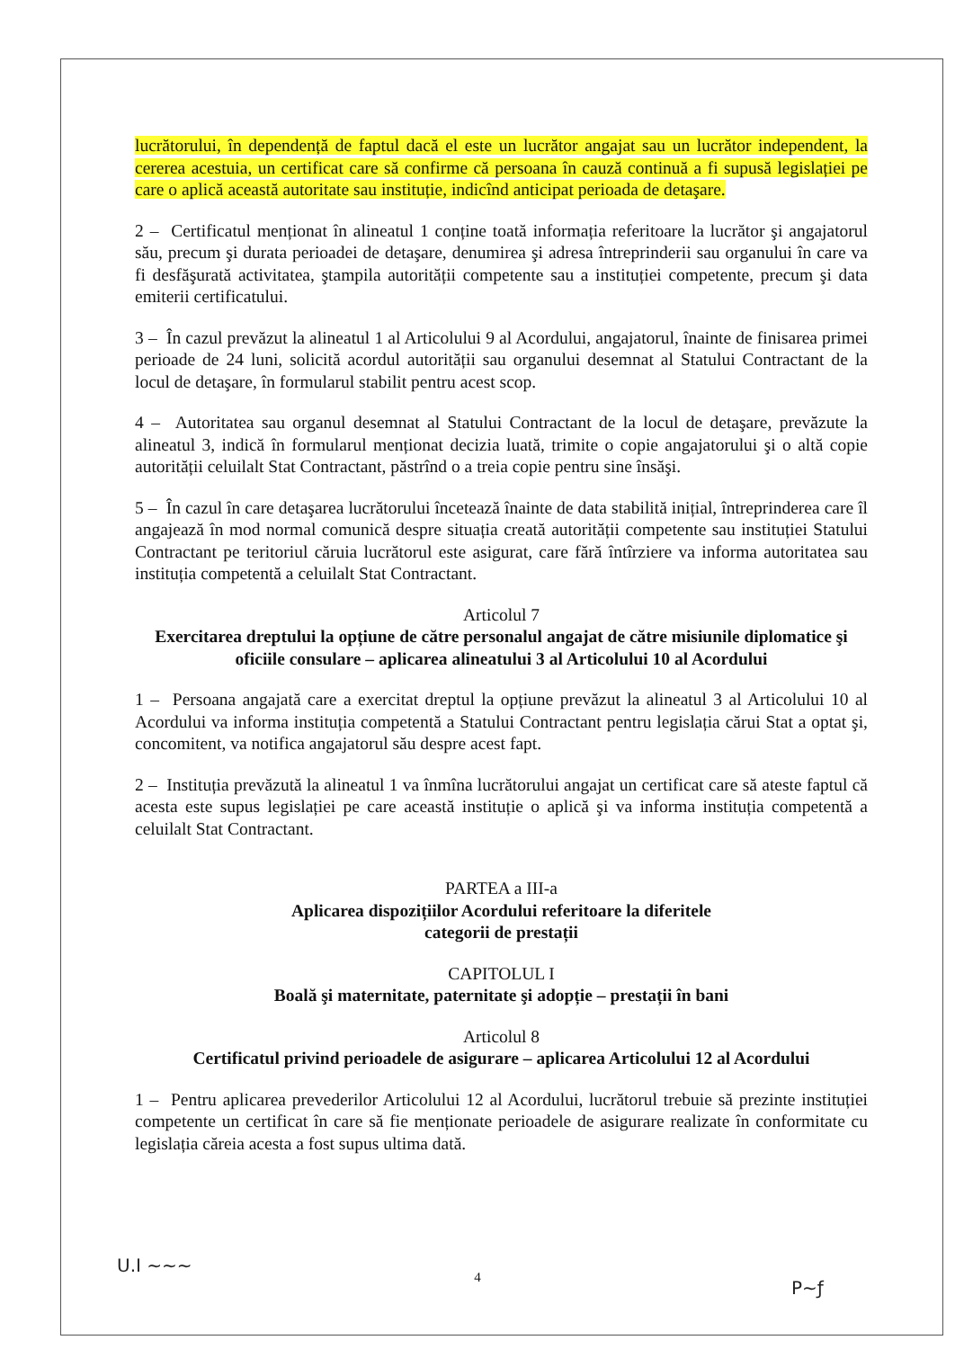lucrătorului, în dependență de faptul dacă el este un lucrător angajat sau un lucrător independent, la cererea acestuia, un certificat care să confirme că persoana în cauză continuă a fi supusă legislației pe care o aplică această autoritate sau instituție, indicînd anticipat perioada de detaşare.
2 – Certificatul menționat în alineatul 1 conține toată informația referitoare la lucrător şi angajatorul său, precum şi durata perioadei de detaşare, denumirea şi adresa întreprinderii sau organului în care va fi desfăşurată activitatea, ştampila autorității competente sau a instituției competente, precum şi data emiterii certificatului.
3 – În cazul prevăzut la alineatul 1 al Articolului 9 al Acordului, angajatorul, înainte de finisarea primei perioade de 24 luni, solicită acordul autorității sau organului desemnat al Statului Contractant de la locul de detaşare, în formularul stabilit pentru acest scop.
4 – Autoritatea sau organul desemnat al Statului Contractant de la locul de detaşare, prevăzute la alineatul 3, indică în formularul menționat decizia luată, trimite o copie angajatorului şi o altă copie autorității celuilalt Stat Contractant, păstrînd o a treia copie pentru sine însăşi.
5 – În cazul în care detaşarea lucrătorului încetează înainte de data stabilită inițial, întreprinderea care îl angajează în mod normal comunică despre situația creată autorității competente sau instituției Statului Contractant pe teritoriul căruia lucrătorul este asigurat, care fără întîrziere va informa autoritatea sau instituția competentă a celuilalt Stat Contractant.
Articolul 7
Exercitarea dreptului la opțiune de către personalul angajat de către misiunile diplomatice şi oficiile consulare – aplicarea alineatului 3 al Articolului 10 al Acordului
1 – Persoana angajată care a exercitat dreptul la opțiune prevăzut la alineatul 3 al Articolului 10 al Acordului va informa instituția competentă a Statului Contractant pentru legislația cărui Stat a optat şi, concomitent, va notifica angajatorul său despre acest fapt.
2 – Instituția prevăzută la alineatul 1 va înmîna lucrătorului angajat un certificat care să ateste faptul că acesta este supus legislației pe care această instituție o aplică şi va informa instituția competentă a celuilalt Stat Contractant.
PARTEA a III-a
Aplicarea dispozițiilor Acordului referitoare la diferitele
categorii de prestații
CAPITOLUL I
Boală şi maternitate, paternitate şi adopție – prestații în bani
Articolul 8
Certificatul privind perioadele de asigurare – aplicarea Articolului 12 al Acordului
1 – Pentru aplicarea prevederilor Articolului 12 al Acordului, lucrătorul trebuie să prezinte instituției competente un certificat în care să fie menționate perioadele de asigurare realizate în conformitate cu legislația căreia acesta a fost supus ultima dată.
U.I ~~~
4
P~ƒ